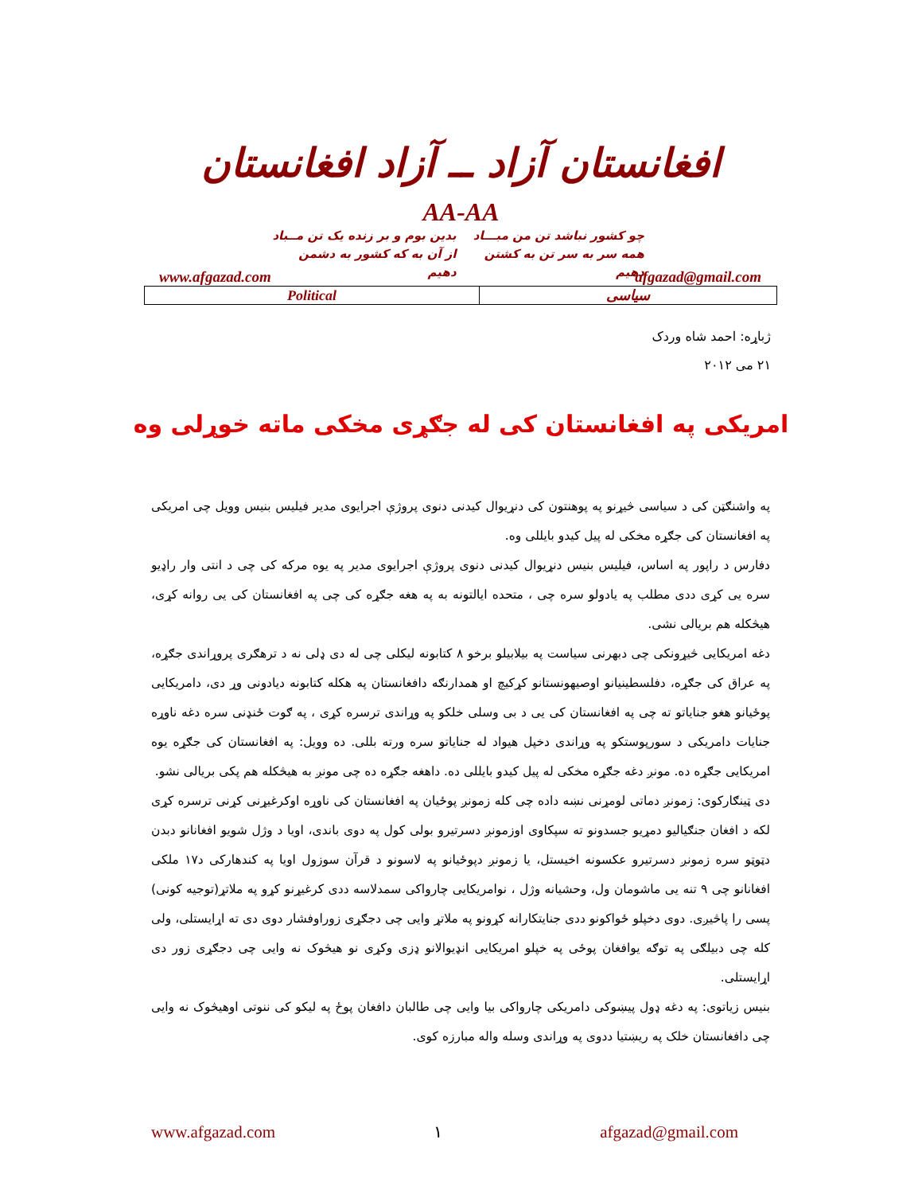افغانستان آزاد ــ آزاد افغانستان
AA-AA
چو کشور نباشد تن من مبـــاد
همه سر به سر تن به کشتن دهیم
بدین بوم و بر زنده یک تن مــباد
از آن به که کشور به دشمن دهیم
www.afgazad.com afgazad@gmail.com
| Political | سیاسی |
ژباړه: احمد شاه وردک
۲۱ می ۲۰۱۲
امریکی په افغانستان کی له جګړی مخکی ماته خوړلی وه
په واشنګټن کی د سیاسی څیړنو په پوهنتون کی دنړیوال کیدنی دنوی پروژې اجرایوی مدیر فیلیس بنیس وویل چی امریکی په افغانستان کی جګړه مخکی له پیل کیدو بایللی وه.
دفارس د راپور په اساس، فیلیس بنیس دنړیوال کیدنی دنوی پروژې اجرایوی مدیر په یوه مرکه کی چی د انتی وار راډیو سره یی کړی ددی مطلب په یادولو سره چی ، متحده ایالتونه به په هغه جګړه کی چی په افغانستان کی یی روانه کړی، هیڅکله هم بریالی نشی.
دغه امریکایی څیړونکی چی دبهرنی سیاست په بیلابیلو برخو ۸ کتابونه لیکلی چی له دی ډلی نه د ترهګری پروړاندی جګړه، په عراق کی جګړه، دفلسطینیانو اوصیهونستانو کړکیچ او همدارنګه دافغانستان په هکله کتابونه دیادونی وړ دی، دامریکایی پوځیانو هغو جنایاتو ته چی په افغانستان کی یی د بی وسلی خلکو په وړاندی ترسره کړی ، په ګوت ځنډنی سره دغه ناوړه جنایات دامریکی د سورپوستکو په وړاندی دخپل هیواد له جنایاتو سره ورته بللی. ده وویل: په افغانستان کی جګړه یوه امریکایی جګړه ده. مونږ دغه جګړه مخکی له پیل کیدو بایللی ده. داهغه جګړه ده چی مونږ به هیڅکله هم پکی بریالی نشو.
دی ټینګارکوی: زمونږ دماتی لومړنی نښه داده چی کله زمونږ پوځیان په افغانستان کی ناوړه اوکرغیړنی کړنی ترسره کړی لکه د افغان جنګیالیو دمړیو جسدونو ته سپکاوی اوزمونږ دسرتیرو بولی کول په دوی باندی، اویا د وژل شویو افغانانو دبدن دټوټو سره زمونږ دسرتیرو عکسونه اخیستل، یا زمونږ دپوځیانو په لاسونو د قرآن سوزول اویا په کندهارکی د۱۷ ملکی افغانانو چی ۹ تنه یی ماشومان ول، وحشیانه وژل ، نوامریکایی چارواکی سمدلاسه ددی کرغیړنو کړو په ملاتړ(توجیه کونی) پسی را پاڅیږی. دوی دخپلو ځواکونو ددی جنایتکارانه کړونو په ملاتړ وایی چی دجګړی زوراوفشار دوی دی ته اړایستلی، ولی کله چی دبیلګی په توګه یوافغان پوځی په خپلو امریکایی انډیوالانو ډزی وکړی نو هیڅوک نه وایی چی دجګړی زور دی اړایستلی.
بنیس زیاتوی: په دغه ډول پیښوکی دامریکی چارواکی بیا وایی چی طالبان دافغان پوځ په لیکو کی ننوتی اوهیڅوک نه وایی چی دافغانستان خلک په ریښتیا ددوی په وړاندی وسله واله مبارزه کوی.
www.afgazad.com ۱ afgazad@gmail.com